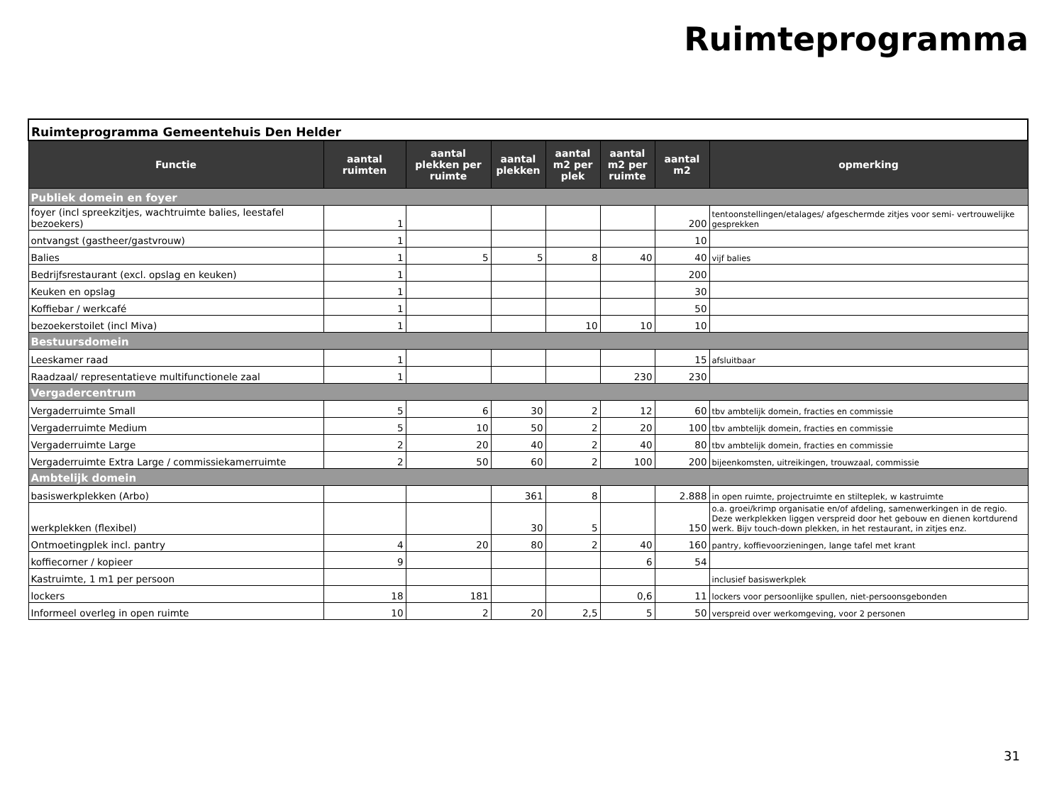Ruimteprogramma
| Ruimteprogramma Gemeentehuis Den Helder | | | | | | | |
| Functie | aantal ruimten | aantal plekken per ruimte | aantal plekken | aantal m2 per plek | aantal m2 per ruimte | aantal m2 | opmerking |
| Publiek domein en foyer | | | | | | | |
| foyer (incl spreekzitjes, wachtruimte balies, leestafel bezoekers) | 1 | | | | | 200 | tentoonstellingen/etalages/ afgeschermde zitjes voor semi- vertrouwelijke gesprekken |
| ontvangst (gastheer/gastvrouw) | 1 | | | | | 10 | |
| Balies | 1 | 5 | 5 | 8 | 40 | 40 | vijf balies |
| Bedrijfsrestaurant (excl. opslag en keuken) | 1 | | | | | 200 | |
| Keuken en opslag | 1 | | | | | 30 | |
| Koffiebar / werkcafé | 1 | | | | | 50 | |
| bezoekerstoilet (incl Miva) | 1 | | | 10 | 10 | 10 | |
| Bestuursdomein | | | | | | | |
| Leeskamer raad | 1 | | | | | 15 | afsluitbaar |
| Raadzaal/ representatieve multifunctionele zaal | 1 | | | | 230 | 230 | |
| Vergadercentrum | | | | | | | |
| Vergaderruimte Small | 5 | 6 | 30 | 2 | 12 | 60 | tbv ambtelijk domein, fracties en commissie |
| Vergaderruimte Medium | 5 | 10 | 50 | 2 | 20 | 100 | tbv ambtelijk domein, fracties en commissie |
| Vergaderruimte Large | 2 | 20 | 40 | 2 | 40 | 80 | tbv ambtelijk domein, fracties en commissie |
| Vergaderruimte Extra Large / commissiekamerruimte | 2 | 50 | 60 | 2 | 100 | 200 | bijeenkomsten, uitreikingen, trouwzaal, commissie |
| Ambtelijk domein | | | | | | | |
| basiswerkplekken (Arbo) | | | 361 | 8 | | 2.888 | in open ruimte, projectruimte en stilteplek, w kastruimte |
| werkplekken (flexibel) | | | 30 | 5 | | 150 | o.a. groei/krimp organisatie en/of afdeling, samenwerkingen in de regio. Deze werkplekken liggen verspreid door het gebouw en dienen kortdurend werk. Bijv touch-down plekken, in het restaurant, in zitjes enz. |
| Ontmoetingplek incl. pantry | 4 | 20 | 80 | 2 | 40 | 160 | pantry, koffievoorzieningen, lange tafel met krant |
| koffiecorner / kopieer | 9 | | | | 6 | 54 | |
| Kastruimte, 1 m1 per persoon | | | | | | | inclusief basiswerkplek |
| lockers | 18 | 181 | | | 0,6 | 11 | lockers voor persoonlijke spullen, niet-persoonsgebonden |
| Informeel overleg in open ruimte | 10 | 2 | 20 | 2,5 | 5 | 50 | verspreid over werkomgeving, voor 2 personen |
31